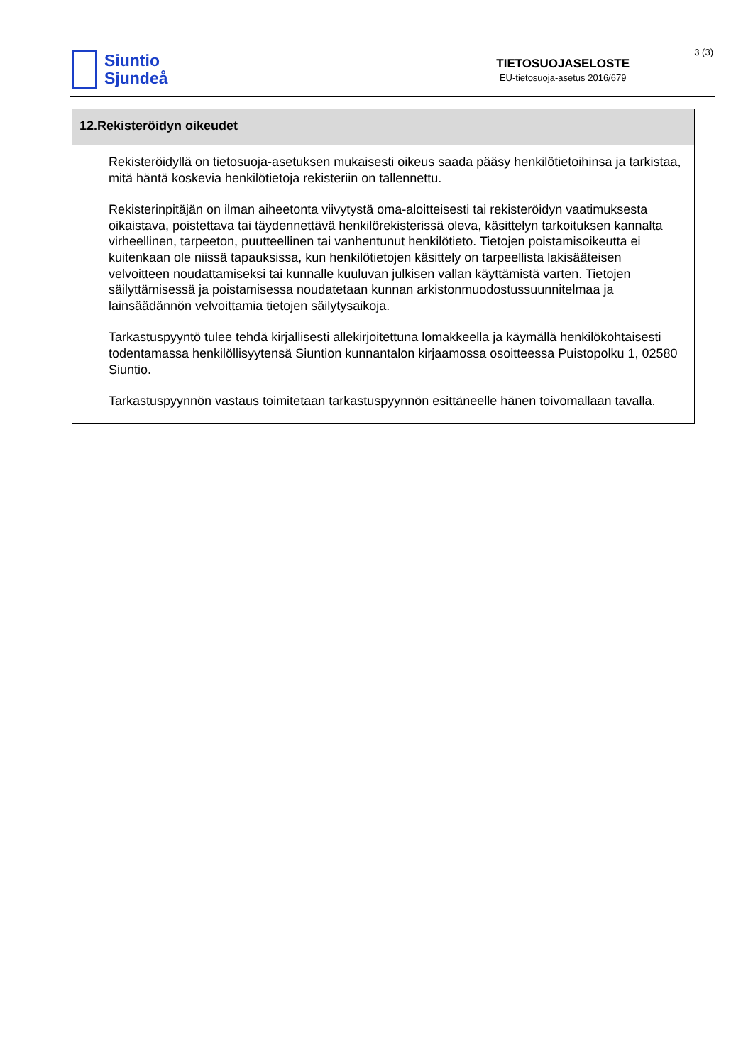Siuntio
Sjundeå
TIETOSUOJASELOSTE
EU-tietosuoja-asetus 2016/679
3 (3)
12.Rekisteröidyn oikeudet
Rekisteröidyllä on tietosuoja-asetuksen mukaisesti oikeus saada pääsy henkilötietoihinsa ja tarkistaa, mitä häntä koskevia henkilötietoja rekisteriin on tallennettu.
Rekisterinpitäjän on ilman aiheetonta viivytystä oma-aloitteisesti tai rekisteröidyn vaatimuksesta oikaistava, poistettava tai täydennettävä henkilörekisterissä oleva, käsittelyn tarkoituksen kannalta virheellinen, tarpeeton, puutteellinen tai vanhentunut henkilötieto. Tietojen poistamisoikeutta ei kuitenkaan ole niissä tapauksissa, kun henkilötietojen käsittely on tarpeellista lakisääteisen velvoitteen noudattamiseksi tai kunnalle kuuluvan julkisen vallan käyttämistä varten. Tietojen säilyttämisessä ja poistamisessa noudatetaan kunnan arkistonmuodostussuunnitelmaa ja lainsäädännön velvoittamia tietojen säilytysaikoja.
Tarkastuspyyntö tulee tehdä kirjallisesti allekirjoitettuna lomakkeella ja käymällä henkilökohtaisesti todentamassa henkilöllisyytensä Siuntion kunnantalon kirjaamossa osoitteessa Puistopolku 1, 02580 Siuntio.
Tarkastuspyynnön vastaus toimitetaan tarkastuspyynnön esittäneelle hänen toivomallaan tavalla.